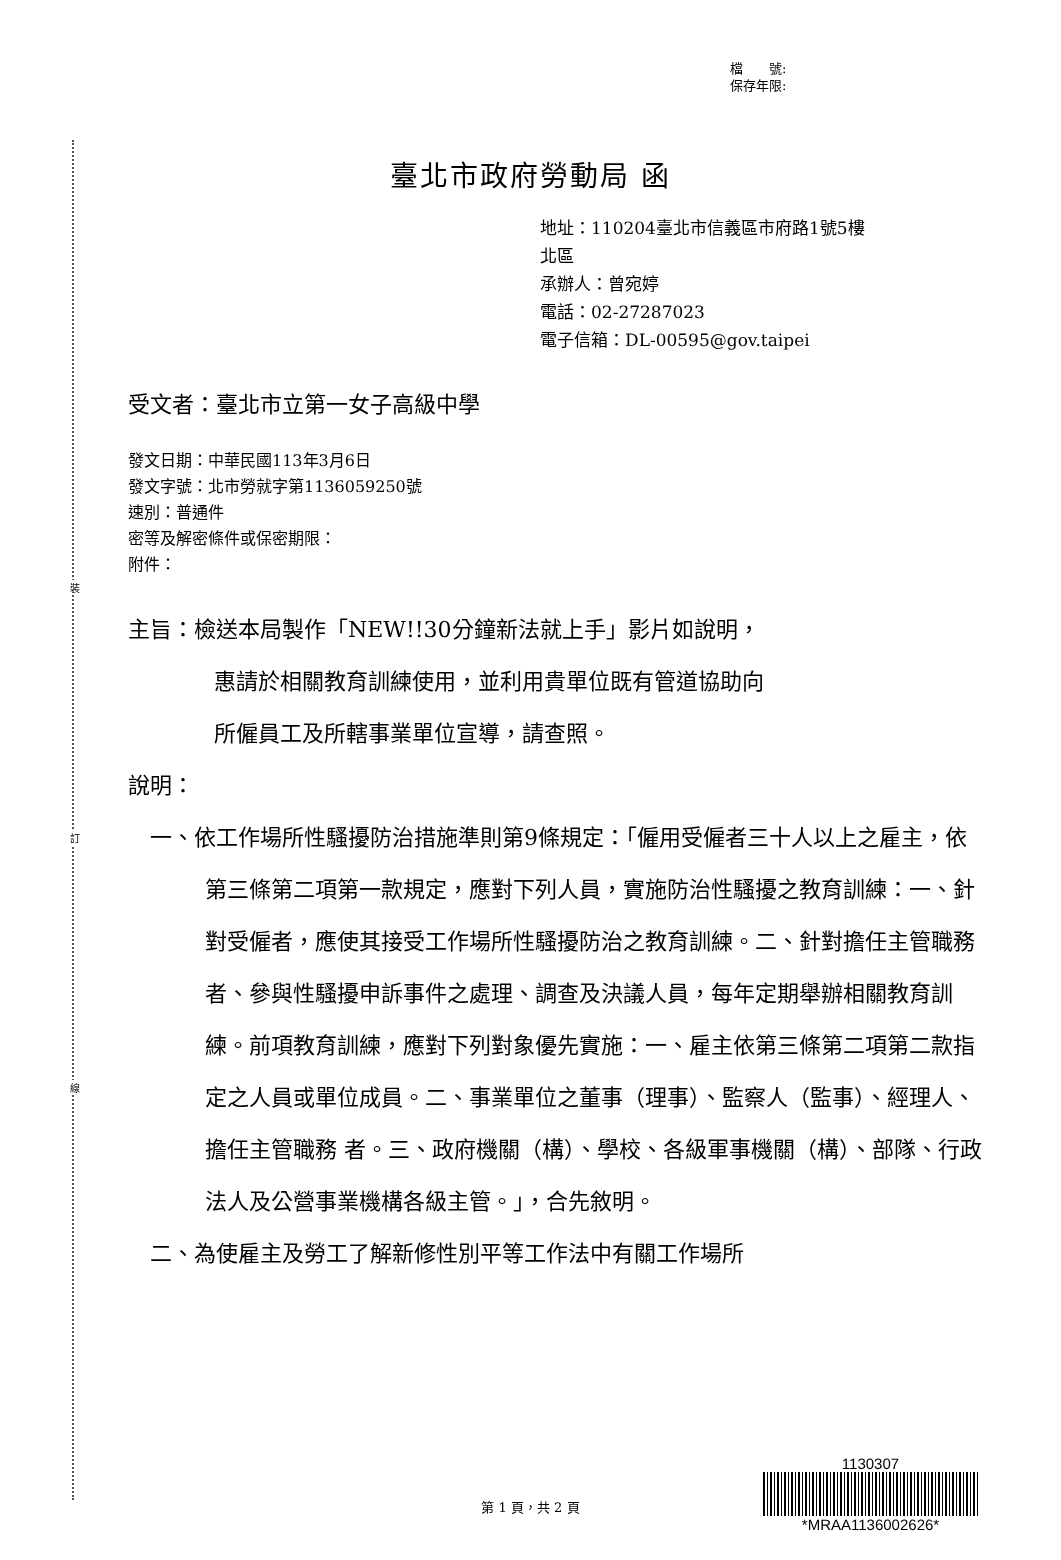裝
訂
線
檔　　號:
保存年限:
臺北市政府勞動局 函
地址：110204臺北市信義區市府路1號5樓
北區
承辦人：曾宛婷
電話：02-27287023
電子信箱：DL-00595@gov.taipei
受文者：臺北市立第一女子高級中學
發文日期：中華民國113年3月6日
發文字號：北市勞就字第1136059250號
速別：普通件
密等及解密條件或保密期限：
附件：
主旨：檢送本局製作「NEW!!30分鐘新法就上手」影片如說明，
惠請於相關教育訓練使用，並利用貴單位既有管道協助向
所僱員工及所轄事業單位宣導，請查照。
說明：
一、依工作場所性騷擾防治措施準則第9條規定：「僱用受僱者三十人以上之雇主，依第三條第二項第一款規定，應對下列人員，實施防治性騷擾之教育訓練：一、針對受僱者，應使其接受工作場所性騷擾防治之教育訓練。二、針對擔任主管職務者、參與性騷擾申訴事件之處理、調查及決議人員，每年定期舉辦相關教育訓練。前項教育訓練，應對下列對象優先實施：一、雇主依第三條第二項第二款指定之人員或單位成員。二、事業單位之董事（理事）、監察人（監事）、經理人、擔任主管職務 者。三、政府機關（構）、學校、各級軍事機關（構）、部隊、行政法人及公營事業機構各級主管。」，合先敘明。
二、為使雇主及勞工了解新修性別平等工作法中有關工作場所
第 1 頁，共 2 頁
1130307
*MRAA1136002626*